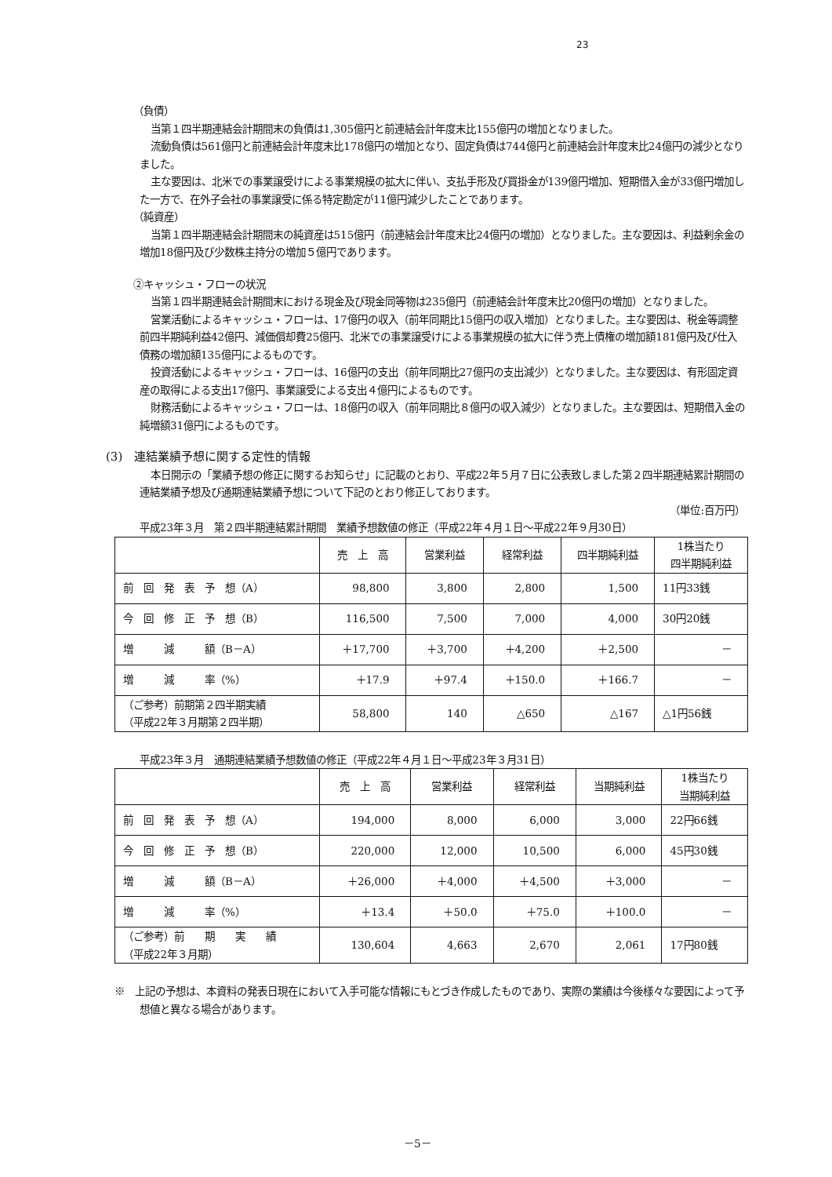23
（負債）
当第１四半期連結会計期間末の負債は1,305億円と前連結会計年度末比155億円の増加となりました。
流動負債は561億円と前連結会計年度末比178億円の増加となり、固定負債は744億円と前連結会計年度末比24億円の減少となりました。
主な要因は、北米での事業譲受けによる事業規模の拡大に伴い、支払手形及び買掛金が139億円増加、短期借入金が33億円増加した一方で、在外子会社の事業譲受に係る特定勘定が11億円減少したことであります。
（純資産）
当第１四半期連結会計期間末の純資産は515億円（前連結会計年度末比24億円の増加）となりました。主な要因は、利益剰余金の増加18億円及び少数株主持分の増加５億円であります。
②キャッシュ・フローの状況
当第１四半期連結会計期間末における現金及び現金同等物は235億円（前連結会計年度末比20億円の増加）となりました。
営業活動によるキャッシュ・フローは、17億円の収入（前年同期比15億円の収入増加）となりました。主な要因は、税金等調整前四半期純利益42億円、減価償却費25億円、北米での事業譲受けによる事業規模の拡大に伴う売上債権の増加額181億円及び仕入債務の増加額135億円によるものです。
投資活動によるキャッシュ・フローは、16億円の支出（前年同期比27億円の支出減少）となりました。主な要因は、有形固定資産の取得による支出17億円、事業譲受による支出４億円によるものです。
財務活動によるキャッシュ・フローは、18億円の収入（前年同期比８億円の収入減少）となりました。主な要因は、短期借入金の純増額31億円によるものです。
(3)　連結業績予想に関する定性的情報
本日開示の「業績予想の修正に関するお知らせ」に記載のとおり、平成22年５月７日に公表致しました第２四半期連結累計期間の連結業績予想及び通期連結業績予想について下記のとおり修正しております。
（単位:百万円）
平成23年３月　第２四半期連結累計期間　業績予想数値の修正（平成22年４月１日～平成22年９月30日）
| | 売 上 高 | 営業利益 | 経常利益 | 四半期純利益 | 1株当たり 四半期純利益 |
| --- | --- | --- | --- | --- | --- |
| 前 回 発 表 予 想（A） | 98,800 | 3,800 | 2,800 | 1,500 | 11円33銭 |
| 今 回 修 正 予 想（B） | 116,500 | 7,500 | 7,000 | 4,000 | 30円20銭 |
| 増 減 額（B－A） | ＋17,700 | ＋3,700 | ＋4,200 | ＋2,500 | － |
| 増 減 率（%） | ＋17.9 | ＋97.4 | ＋150.0 | ＋166.7 | － |
| （ご参考）前期第２四半期実績 （平成22年３月期第２四半期） | 58,800 | 140 | △650 | △167 | △1円56銭 |
平成23年３月　通期連結業績予想数値の修正（平成22年４月１日～平成23年３月31日）
| | 売 上 高 | 営業利益 | 経常利益 | 当期純利益 | 1株当たり 当期純利益 |
| --- | --- | --- | --- | --- | --- |
| 前 回 発 表 予 想（A） | 194,000 | 8,000 | 6,000 | 3,000 | 22円66銭 |
| 今 回 修 正 予 想（B） | 220,000 | 12,000 | 10,500 | 6,000 | 45円30銭 |
| 増 減 額（B－A） | ＋26,000 | ＋4,000 | ＋4,500 | ＋3,000 | － |
| 増 減 率（%） | ＋13.4 | ＋50.0 | ＋75.0 | ＋100.0 | － |
| （ご参考）前 期 実 績 （平成22年３月期） | 130,604 | 4,663 | 2,670 | 2,061 | 17円80銭 |
※　上記の予想は、本資料の発表日現在において入手可能な情報にもとづき作成したものであり、実際の業績は今後様々な要因によって予想値と異なる場合があります。
－5－